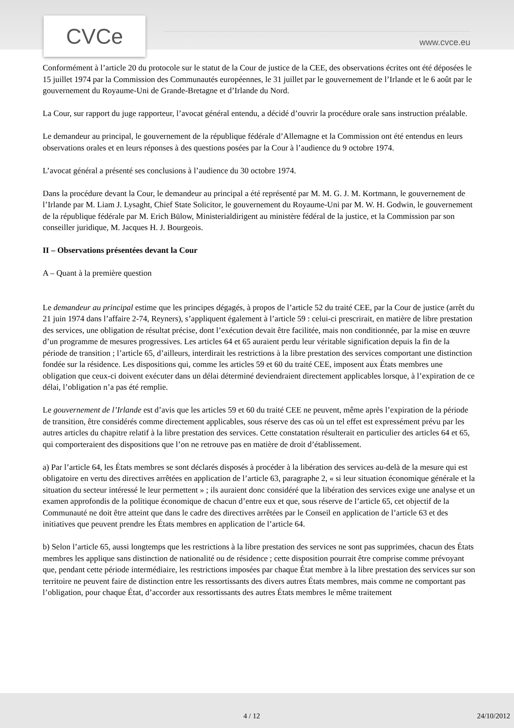CVCe
www.cvce.eu
Conformément à l’article 20 du protocole sur le statut de la Cour de justice de la CEE, des observations écrites ont été déposées le 15 juillet 1974 par la Commission des Communautés européennes, le 31 juillet par le gouvernement de l’Irlande et le 6 août par le gouvernement du Royaume-Uni de Grande-Bretagne et d’Irlande du Nord.
La Cour, sur rapport du juge rapporteur, l’avocat général entendu, a décidé d’ouvrir la procédure orale sans instruction préalable.
Le demandeur au principal, le gouvernement de la république fédérale d’Allemagne et la Commission ont été entendus en leurs observations orales et en leurs réponses à des questions posées par la Cour à l’audience du 9 octobre 1974.
L’avocat général a présenté ses conclusions à l’audience du 30 octobre 1974.
Dans la procédure devant la Cour, le demandeur au principal a été représenté par M. M. G. J. M. Kortmann, le gouvernement de l’Irlande par M. Liam J. Lysaght, Chief State Solicitor, le gouvernement du Royaume-Uni par M. W. H. Godwin, le gouvernement de la république fédérale par M. Erich Bülow, Ministerialdirigent au ministère fédéral de la justice, et la Commission par son conseiller juridique, M. Jacques H. J. Bourgeois.
II – Observations présentées devant la Cour
A – Quant à la première question
Le demandeur au principal estime que les principes dégagés, à propos de l’article 52 du traité CEE, par la Cour de justice (arrêt du 21 juin 1974 dans l’affaire 2-74, Reyners), s’appliquent également à l’article 59 : celui-ci prescrirait, en matière de libre prestation des services, une obligation de résultat précise, dont l’exécution devait être facilitée, mais non conditionnée, par la mise en œuvre d’un programme de mesures progressives. Les articles 64 et 65 auraient perdu leur véritable signification depuis la fin de la période de transition ; l’article 65, d’ailleurs, interdirait les restrictions à la libre prestation des services comportant une distinction fondée sur la résidence. Les dispositions qui, comme les articles 59 et 60 du traité CEE, imposent aux États membres une obligation que ceux-ci doivent exécuter dans un délai déterminé deviendraient directement applicables lorsque, à l’expiration de ce délai, l’obligation n’a pas été remplie.
Le gouvernement de l’Irlande est d’avis que les articles 59 et 60 du traité CEE ne peuvent, même après l’expiration de la période de transition, être considérés comme directement applicables, sous réserve des cas où un tel effet est expressément prévu par les autres articles du chapitre relatif à la libre prestation des services. Cette constatation résulterait en particulier des articles 64 et 65, qui comporteraient des dispositions que l’on ne retrouve pas en matière de droit d’établissement.
a) Par l’article 64, les États membres se sont déclarés disposés à procéder à la libération des services au-delà de la mesure qui est obligatoire en vertu des directives arrêtées en application de l’article 63, paragraphe 2, « si leur situation économique générale et la situation du secteur intéressé le leur permettent » ; ils auraient donc considéré que la libération des services exige une analyse et un examen approfondis de la politique économique de chacun d’entre eux et que, sous réserve de l’article 65, cet objectif de la Communauté ne doit être atteint que dans le cadre des directives arrêtées par le Conseil en application de l’article 63 et des initiatives que peuvent prendre les États membres en application de l’article 64.
b) Selon l’article 65, aussi longtemps que les restrictions à la libre prestation des services ne sont pas supprimées, chacun des États membres les applique sans distinction de nationalité ou de résidence ; cette disposition pourrait être comprise comme prévoyant que, pendant cette période intermédiaire, les restrictions imposées par chaque État membre à la libre prestation des services sur son territoire ne peuvent faire de distinction entre les ressortissants des divers autres États membres, mais comme ne comportant pas l’obligation, pour chaque État, d’accorder aux ressortissants des autres États membres le même traitement
4 / 12 24/10/2012